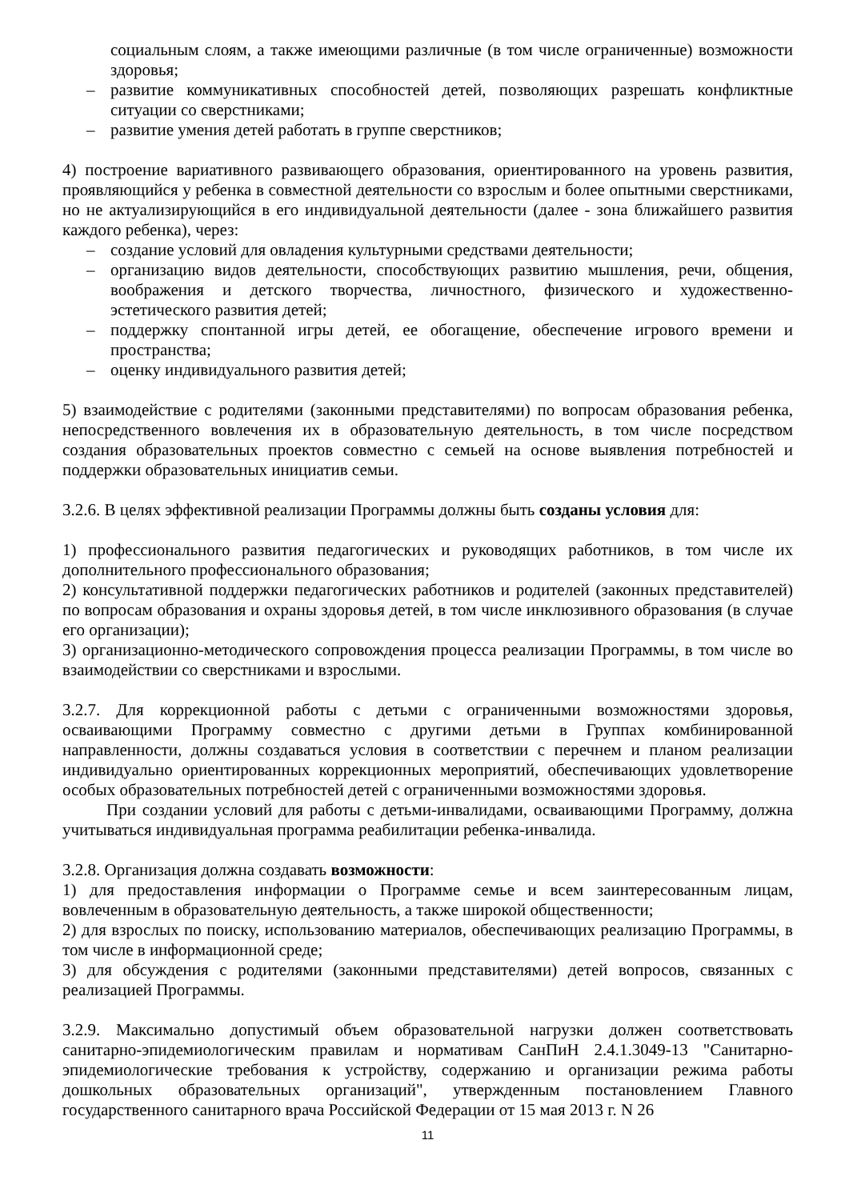социальным слоям, а также имеющими различные (в том числе ограниченные) возможности здоровья;
– развитие коммуникативных способностей детей, позволяющих разрешать конфликтные ситуации со сверстниками;
– развитие умения детей работать в группе сверстников;
4) построение вариативного развивающего образования, ориентированного на уровень развития, проявляющийся у ребенка в совместной деятельности со взрослым и более опытными сверстниками, но не актуализирующийся в его индивидуальной деятельности (далее - зона ближайшего развития каждого ребенка), через:
– создание условий для овладения культурными средствами деятельности;
– организацию видов деятельности, способствующих развитию мышления, речи, общения, воображения и детского творчества, личностного, физического и художественно-эстетического развития детей;
– поддержку спонтанной игры детей, ее обогащение, обеспечение игрового времени и пространства;
– оценку индивидуального развития детей;
5) взаимодействие с родителями (законными представителями) по вопросам образования ребенка, непосредственного вовлечения их в образовательную деятельность, в том числе посредством создания образовательных проектов совместно с семьей на основе выявления потребностей и поддержки образовательных инициатив семьи.
3.2.6. В целях эффективной реализации Программы должны быть созданы условия для:
1) профессионального развития педагогических и руководящих работников, в том числе их дополнительного профессионального образования;
2) консультативной поддержки педагогических работников и родителей (законных представителей) по вопросам образования и охраны здоровья детей, в том числе инклюзивного образования (в случае его организации);
3) организационно-методического сопровождения процесса реализации Программы, в том числе во взаимодействии со сверстниками и взрослыми.
3.2.7. Для коррекционной работы с детьми с ограниченными возможностями здоровья, осваивающими Программу совместно с другими детьми в Группах комбинированной направленности, должны создаваться условия в соответствии с перечнем и планом реализации индивидуально ориентированных коррекционных мероприятий, обеспечивающих удовлетворение особых образовательных потребностей детей с ограниченными возможностями здоровья.
При создании условий для работы с детьми-инвалидами, осваивающими Программу, должна учитываться индивидуальная программа реабилитации ребенка-инвалида.
3.2.8. Организация должна создавать возможности:
1) для предоставления информации о Программе семье и всем заинтересованным лицам, вовлеченным в образовательную деятельность, а также широкой общественности;
2) для взрослых по поиску, использованию материалов, обеспечивающих реализацию Программы, в том числе в информационной среде;
3) для обсуждения с родителями (законными представителями) детей вопросов, связанных с реализацией Программы.
3.2.9. Максимально допустимый объем образовательной нагрузки должен соответствовать санитарно-эпидемиологическим правилам и нормативам СанПиН 2.4.1.3049-13 "Санитарно-эпидемиологические требования к устройству, содержанию и организации режима работы дошкольных образовательных организаций", утвержденным постановлением Главного государственного санитарного врача Российской Федерации от 15 мая 2013 г. N 26
11